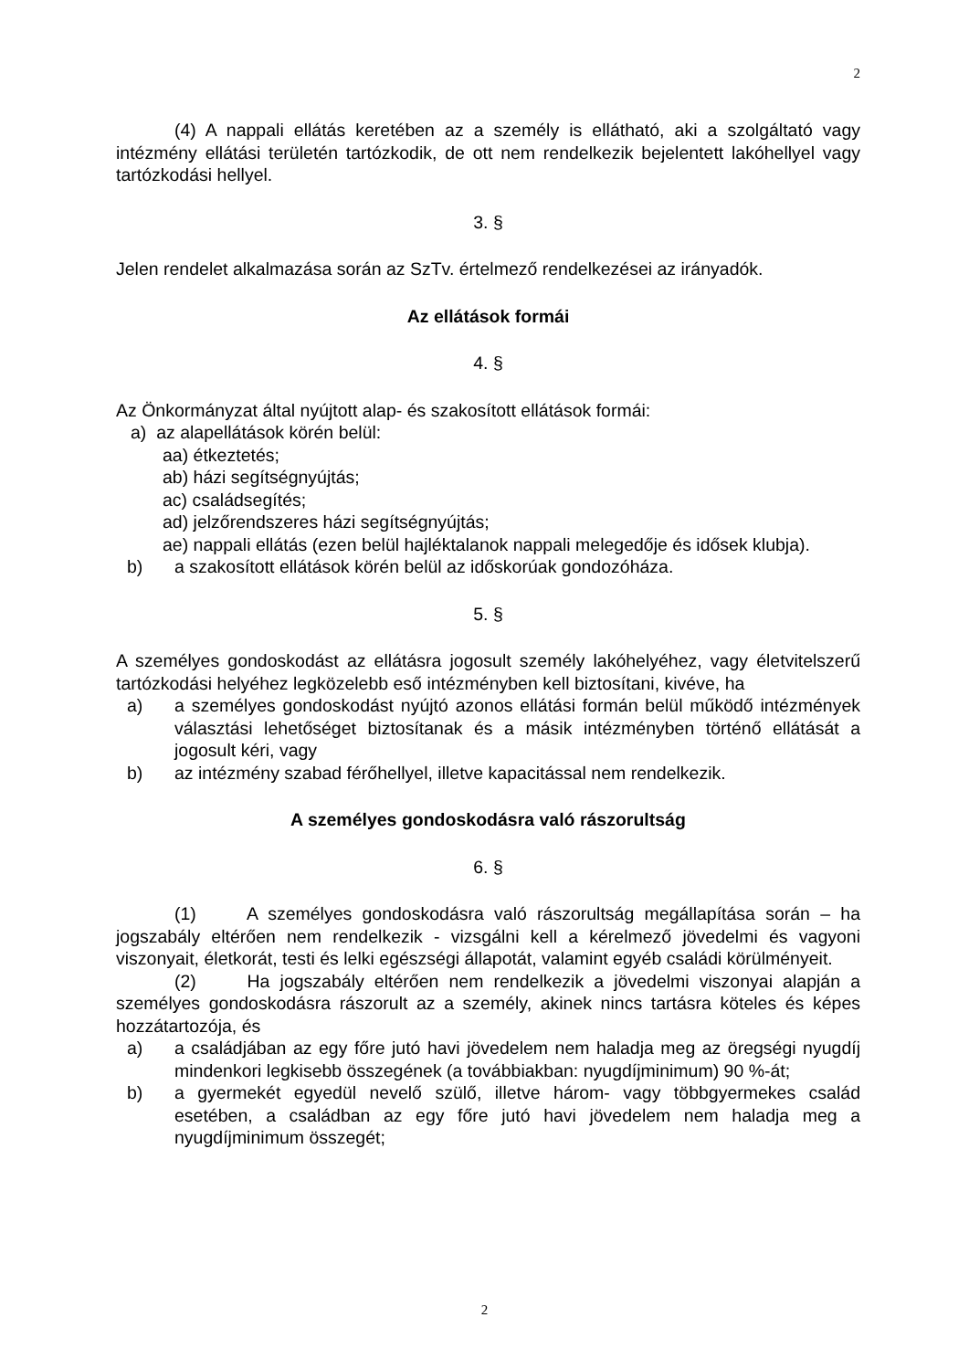2
(4) A nappali ellátás keretében az a személy is ellátható, aki a szolgáltató vagy intézmény ellátási területén tartózkodik, de ott nem rendelkezik bejelentett lakóhellyel vagy tartózkodási hellyel.
3. §
Jelen rendelet alkalmazása során az SzTv. értelmező rendelkezései az irányadók.
Az ellátások formái
4. §
Az Önkormányzat által nyújtott alap- és szakosított ellátások formái:
a) az alapellátások körén belül:
aa) étkeztetés;
ab) házi segítségnyújtás;
ac) családsegítés;
ad) jelzőrendszeres házi segítségnyújtás;
ae) nappali ellátás (ezen belül hajléktalanok nappali melegedője és idősek klubja).
b) a szakosított ellátások körén belül az időskorúak gondozóháza.
5. §
A személyes gondoskodást az ellátásra jogosult személy lakóhelyéhez, vagy életvitelszerű tartózkodási helyéhez legközelebb eső intézményben kell biztosítani, kivéve, ha
a) a személyes gondoskodást nyújtó azonos ellátási formán belül működő intézmények választási lehetőséget biztosítanak és a másik intézményben történő ellátását a jogosult kéri, vagy
b) az intézmény szabad férőhellyel, illetve kapacitással nem rendelkezik.
A személyes gondoskodásra való rászorultság
6. §
(1) A személyes gondoskodásra való rászorultság megállapítása során – ha jogszabály eltérően nem rendelkezik - vizsgálni kell a kérelmező jövedelmi és vagyoni viszonyait, életkorát, testi és lelki egészségi állapotát, valamint egyéb családi körülményeit.
(2) Ha jogszabály eltérően nem rendelkezik a jövedelmi viszonyai alapján a személyes gondoskodásra rászorult az a személy, akinek nincs tartásra köteles és képes hozzátartozója, és
a) a családjában az egy főre jutó havi jövedelem nem haladja meg az öregségi nyugdíj mindenkori legkisebb összegének (a továbbiakban: nyugdíjminimum) 90 %-át;
b) a gyermekét egyedül nevelő szülő, illetve három- vagy többgyermekes család esetében, a családban az egy főre jutó havi jövedelem nem haladja meg a nyugdíjminimum összegét;
2